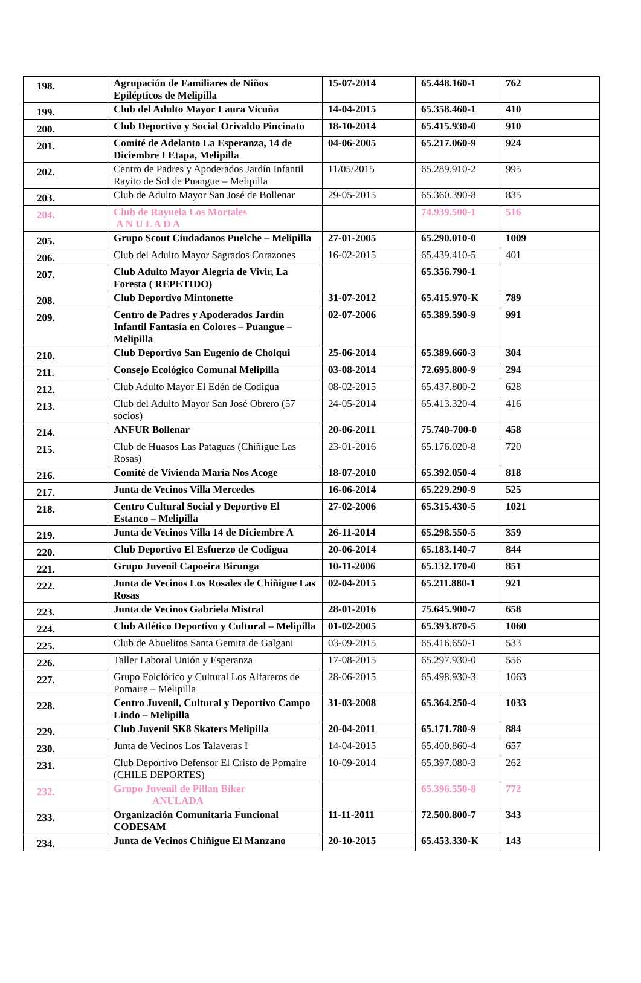| 198. | Agrupación de Familiares de Niños Epilépticos de Melipilla | 15-07-2014 | 65.448.160-1 | 762 |
| 199. | Club del Adulto Mayor Laura Vicuña | 14-04-2015 | 65.358.460-1 | 410 |
| 200. | Club Deportivo y Social Orivaldo Pincinato | 18-10-2014 | 65.415.930-0 | 910 |
| 201. | Comité de Adelanto La Esperanza, 14 de Diciembre I Etapa, Melipilla | 04-06-2005 | 65.217.060-9 | 924 |
| 202. | Centro de Padres y Apoderados Jardín Infantil Rayito de Sol de Puangue – Melipilla | 11/05/2015 | 65.289.910-2 | 995 |
| 203. | Club de Adulto Mayor San José de Bollenar | 29-05-2015 | 65.360.390-8 | 835 |
| 204. | Club de Rayuela Los Mortales A N U L A D A | | 74.939.500-1 | 516 |
| 205. | Grupo Scout Ciudadanos Puelche – Melipilla | 27-01-2005 | 65.290.010-0 | 1009 |
| 206. | Club del Adulto Mayor Sagrados Corazones | 16-02-2015 | 65.439.410-5 | 401 |
| 207. | Club Adulto Mayor Alegría de Vivir, La Foresta ( REPETIDO) | | 65.356.790-1 | |
| 208. | Club Deportivo Mintonette | 31-07-2012 | 65.415.970-K | 789 |
| 209. | Centro de Padres y Apoderados Jardín Infantil Fantasía en Colores – Puangue – Melipilla | 02-07-2006 | 65.389.590-9 | 991 |
| 210. | Club Deportivo San Eugenio de Cholqui | 25-06-2014 | 65.389.660-3 | 304 |
| 211. | Consejo Ecológico Comunal Melipilla | 03-08-2014 | 72.695.800-9 | 294 |
| 212. | Club Adulto Mayor El Edén de Codigua | 08-02-2015 | 65.437.800-2 | 628 |
| 213. | Club del Adulto Mayor San José Obrero (57 socios) | 24-05-2014 | 65.413.320-4 | 416 |
| 214. | ANFUR Bollenar | 20-06-2011 | 75.740-700-0 | 458 |
| 215. | Club de Huasos Las Pataguas (Chiñigue Las Rosas) | 23-01-2016 | 65.176.020-8 | 720 |
| 216. | Comité de Vivienda María Nos Acoge | 18-07-2010 | 65.392.050-4 | 818 |
| 217. | Junta de Vecinos Villa Mercedes | 16-06-2014 | 65.229.290-9 | 525 |
| 218. | Centro Cultural Social y Deportivo El Estanco – Melipilla | 27-02-2006 | 65.315.430-5 | 1021 |
| 219. | Junta de Vecinos Villa 14 de Diciembre A | 26-11-2014 | 65.298.550-5 | 359 |
| 220. | Club Deportivo El Esfuerzo de Codigua | 20-06-2014 | 65.183.140-7 | 844 |
| 221. | Grupo Juvenil Capoeira Birunga | 10-11-2006 | 65.132.170-0 | 851 |
| 222. | Junta de Vecinos Los Rosales de Chiñigue Las Rosas | 02-04-2015 | 65.211.880-1 | 921 |
| 223. | Junta de Vecinos Gabriela Mistral | 28-01-2016 | 75.645.900-7 | 658 |
| 224. | Club Atlético Deportivo y Cultural – Melipilla | 01-02-2005 | 65.393.870-5 | 1060 |
| 225. | Club de Abuelitos Santa Gemita de Galgani | 03-09-2015 | 65.416.650-1 | 533 |
| 226. | Taller Laboral Unión y Esperanza | 17-08-2015 | 65.297.930-0 | 556 |
| 227. | Grupo Folclórico y Cultural Los Alfareros de Pomaire – Melipilla | 28-06-2015 | 65.498.930-3 | 1063 |
| 228. | Centro Juvenil, Cultural y Deportivo Campo Lindo – Melipilla | 31-03-2008 | 65.364.250-4 | 1033 |
| 229. | Club Juvenil SK8 Skaters Melipilla | 20-04-2011 | 65.171.780-9 | 884 |
| 230. | Junta de Vecinos Los Talaveras I | 14-04-2015 | 65.400.860-4 | 657 |
| 231. | Club Deportivo Defensor El Cristo de Pomaire (CHILE DEPORTES) | 10-09-2014 | 65.397.080-3 | 262 |
| 232. | Grupo Juvenil de Pillan Biker ANULADA | | 65.396.550-8 | 772 |
| 233. | Organización Comunitaria Funcional CODESAM | 11-11-2011 | 72.500.800-7 | 343 |
| 234. | Junta de Vecinos Chiñigue El Manzano | 20-10-2015 | 65.453.330-K | 143 |